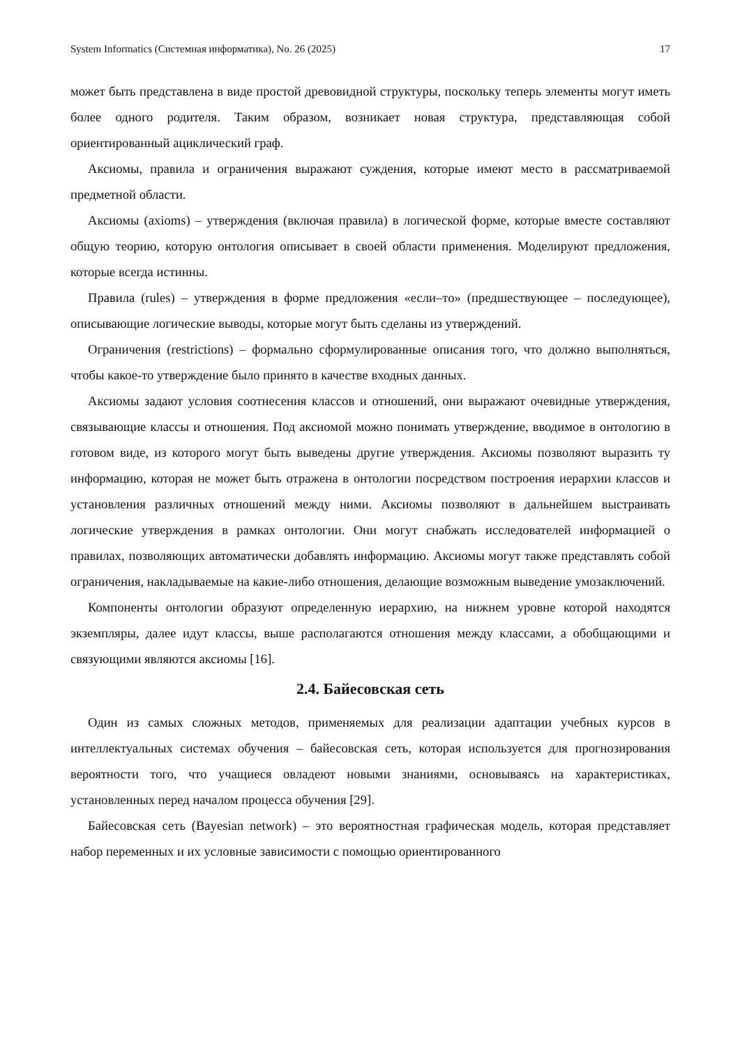System Informatics (Системная информатика), No. 26 (2025) 17
может быть представлена в виде простой древовидной структуры, поскольку теперь элементы могут иметь более одного родителя. Таким образом, возникает новая структура, представляющая собой ориентированный ациклический граф.
Аксиомы, правила и ограничения выражают суждения, которые имеют место в рассматриваемой предметной области.
Аксиомы (axioms) – утверждения (включая правила) в логической форме, которые вместе составляют общую теорию, которую онтология описывает в своей области применения. Моделируют предложения, которые всегда истинны.
Правила (rules) – утверждения в форме предложения «если–то» (предшествующее – последующее), описывающие логические выводы, которые могут быть сделаны из утверждений.
Ограничения (restrictions) – формально сформулированные описания того, что должно выполняться, чтобы какое-то утверждение было принято в качестве входных данных.
Аксиомы задают условия соотнесения классов и отношений, они выражают очевидные утверждения, связывающие классы и отношения. Под аксиомой можно понимать утверждение, вводимое в онтологию в готовом виде, из которого могут быть выведены другие утверждения. Аксиомы позволяют выразить ту информацию, которая не может быть отражена в онтологии посредством построения иерархии классов и установления различных отношений между ними. Аксиомы позволяют в дальнейшем выстраивать логические утверждения в рамках онтологии. Они могут снабжать исследователей информацией о правилах, позволяющих автоматически добавлять информацию. Аксиомы могут также представлять собой ограничения, накладываемые на какие-либо отношения, делающие возможным выведение умозаключений.
Компоненты онтологии образуют определенную иерархию, на нижнем уровне которой находятся экземпляры, далее идут классы, выше располагаются отношения между классами, а обобщающими и связующими являются аксиомы [16].
2.4. Байесовская сеть
Один из самых сложных методов, применяемых для реализации адаптации учебных курсов в интеллектуальных системах обучения – байесовская сеть, которая используется для прогнозирования вероятности того, что учащиеся овладеют новыми знаниями, основываясь на характеристиках, установленных перед началом процесса обучения [29].
Байесовская сеть (Bayesian network) – это вероятностная графическая модель, которая представляет набор переменных и их условные зависимости с помощью ориентированного